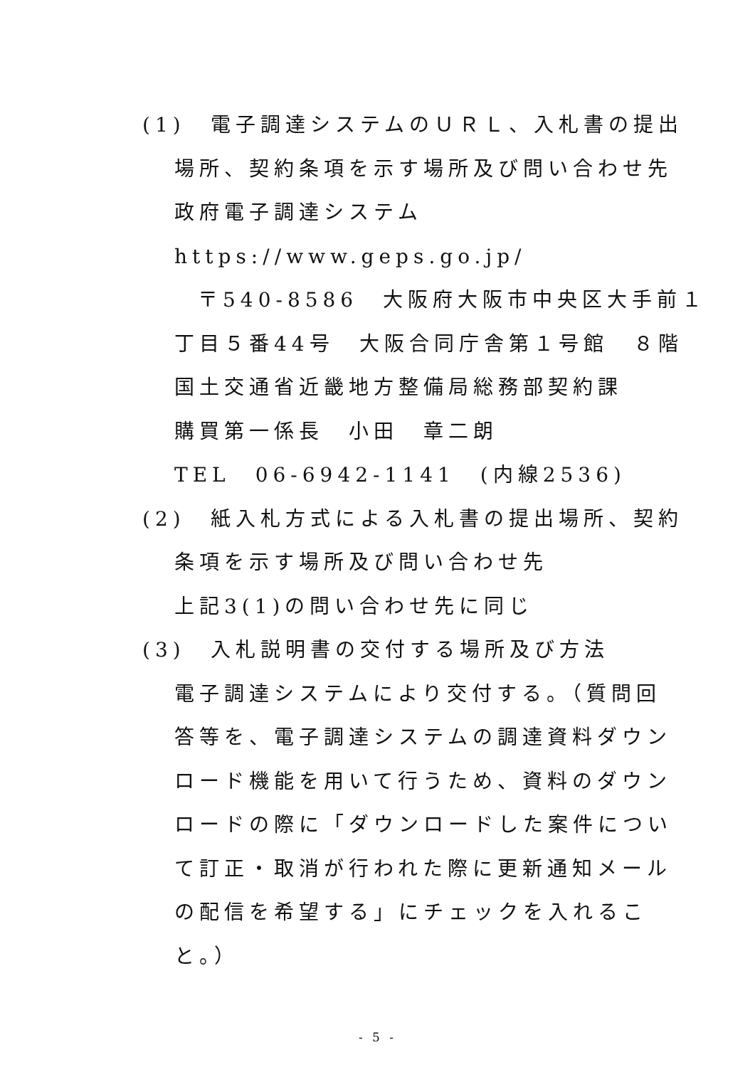(1)　電子調達システムのＵＲＬ、入札書の提出
場所、契約条項を示す場所及び問い合わせ先
政府電子調達システム
https://www.geps.go.jp/
〒540-8586　大阪府大阪市中央区大手前１
丁目５番44号　大阪合同庁舎第１号館　８階
国土交通省近畿地方整備局総務部契約課
購買第一係長　小田　章二朗
TEL　06-6942-1141　(内線2536)
(2)　紙入札方式による入札書の提出場所、契約
条項を示す場所及び問い合わせ先
上記3(1)の問い合わせ先に同じ
(3)　入札説明書の交付する場所及び方法
電子調達システムにより交付する。（質問回
答等を、電子調達システムの調達資料ダウン
ロード機能を用いて行うため、資料のダウン
ロードの際に「ダウンロードした案件につい
て訂正・取消が行われた際に更新通知メール
の配信を希望する」にチェックを入れるこ
と。）
- 5 -